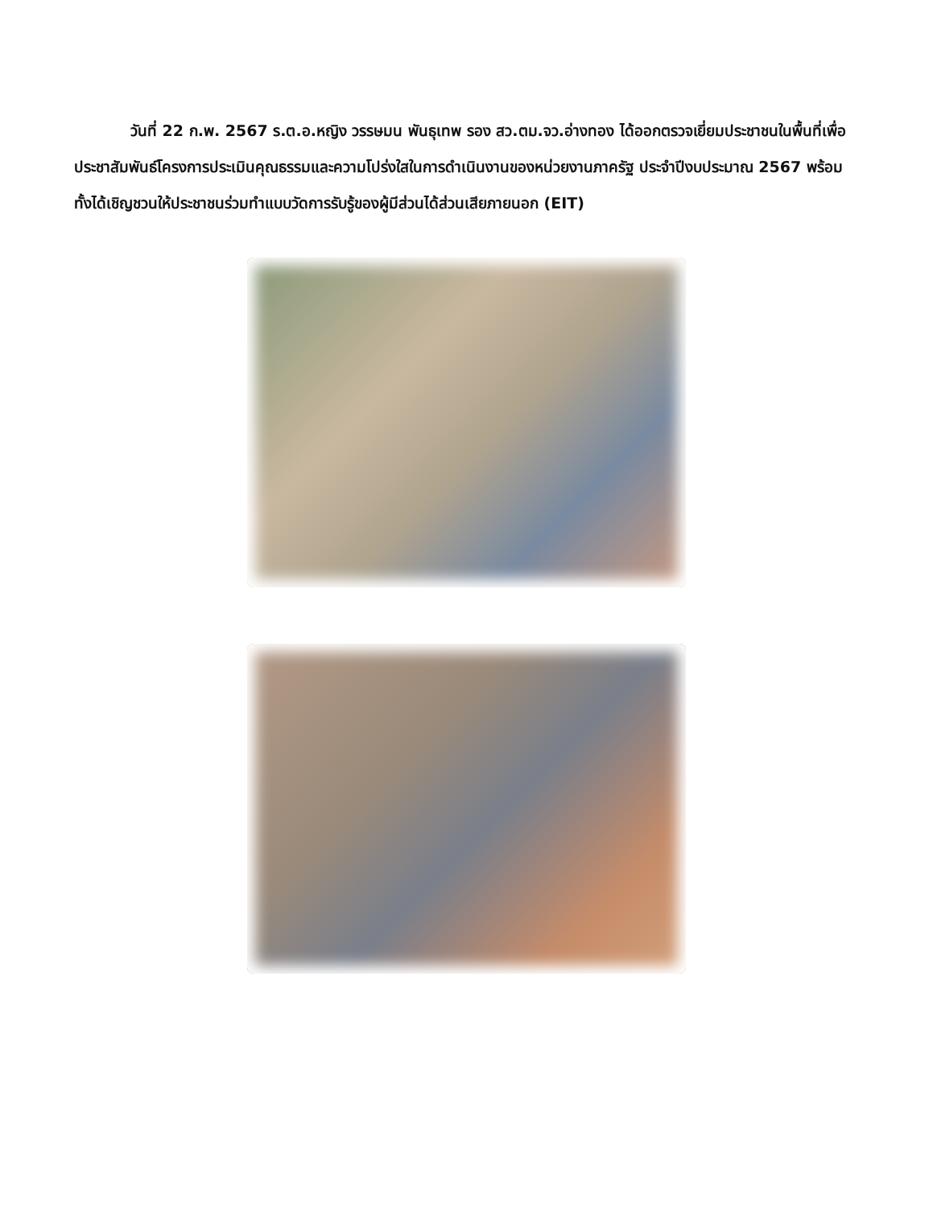วันที่ 22 ก.พ. 2567 ร.ต.อ.หญิง วรรษมน พันธุเทพ รอง สว.ตม.จว.อ่างทอง ได้ออกตรวจเยี่ยมประชาชนในพื้นที่เพื่อประชาสัมพันธ์โครงการประเมินคุณธรรมและความโปร่งใสในการดำเนินงานของหน่วยงานภาครัฐ ประจำปีงบประมาณ 2567 พร้อมทั้งได้เชิญชวนให้ประชาชนร่วมทำแบบวัดการรับรู้ของผู้มีส่วนได้ส่วนเสียภายนอก (EIT)